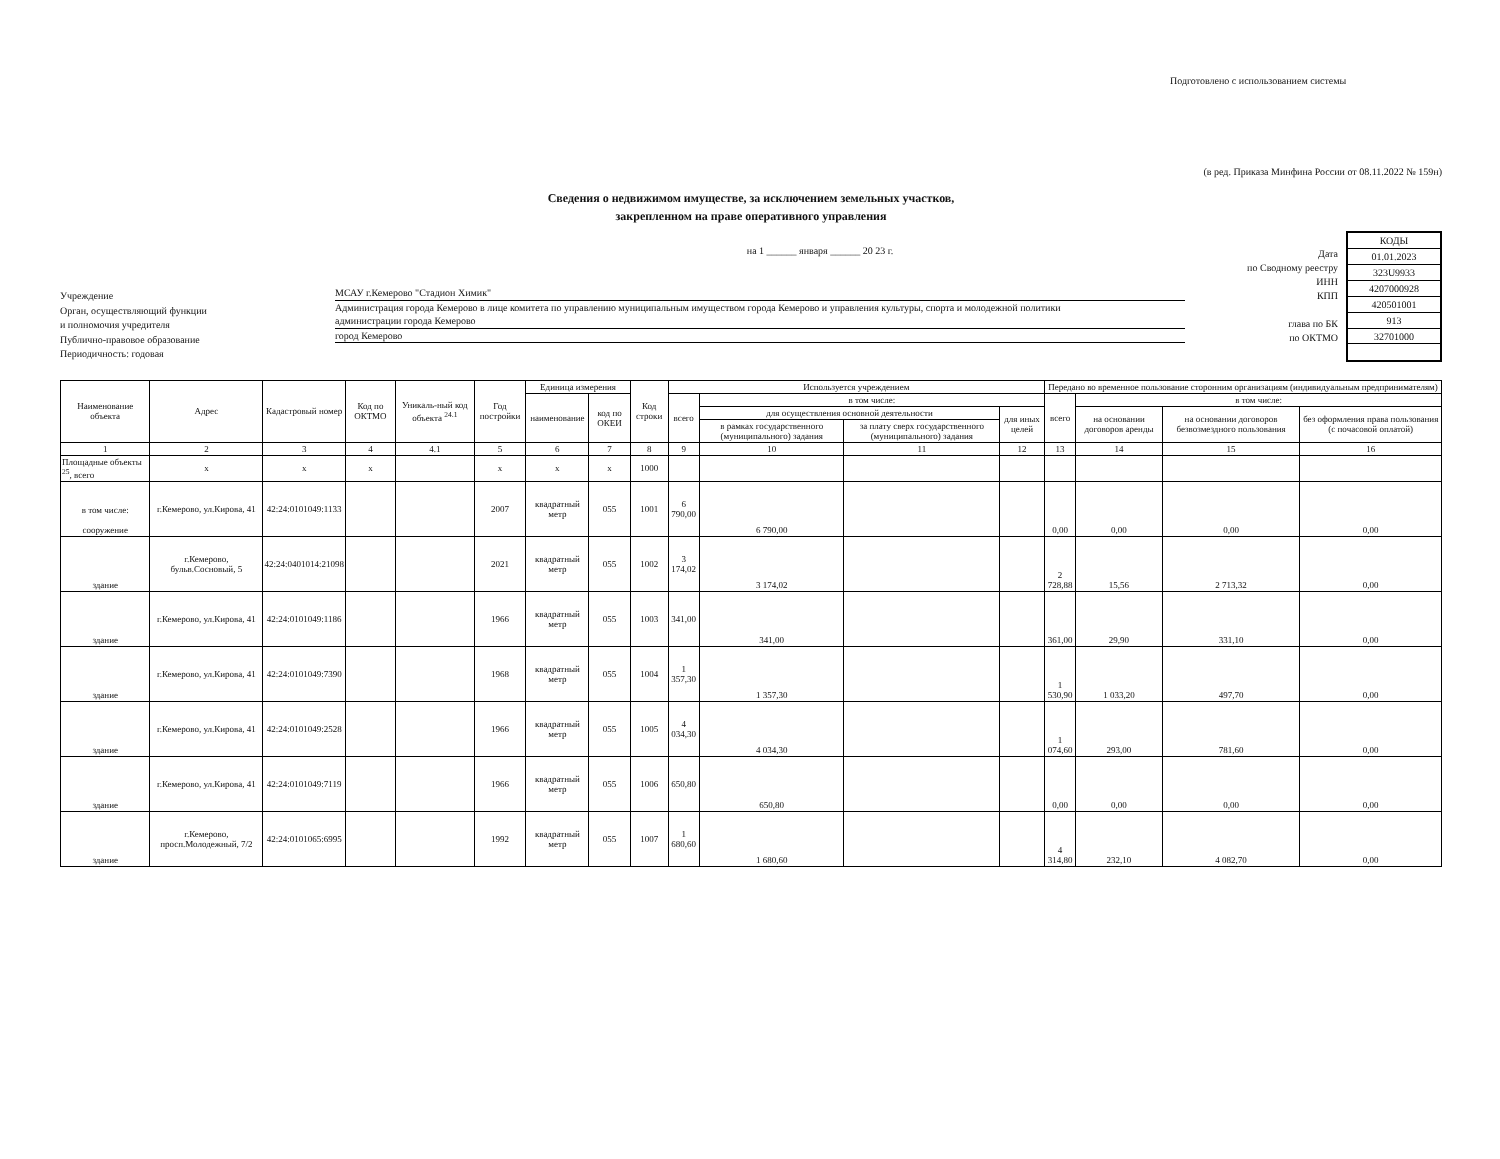Подготовлено с использованием системы
(в ред. Приказа Минфина России от 08.11.2022 № 159н)
Сведения о недвижимом имуществе, за исключением земельных участков,
закрепленном на праве оперативного управления
Учреждение
Орган, осуществляющий функции
и полномочия учредителя
Публично-правовое образование
Периодичность: годовая
на 1 ______ января ______ 20 23 г.
МСАУ г.Кемерово "Стадион Химик"
Администрация города Кемерово в лице комитета по управлению муниципальным имуществом города Кемерово и управления культуры, спорта и молодежной политики
администрации города Кемерово
город Кемерово
Дата
по Сводному реестру
ИНН
КПП
глава по БК
по ОКТМО
| КОДЫ |
| 01.01.2023 |
| 323U9933 |
| 4207000928 |
| 420501001 |
| 913 |
| 32701000 |
| Наименование объекта | Адрес | Кадастровый номер | Код по ОКТМО | Уникаль-ный код объекта <sup>24.1</sup> | Год постройки | Единица измерения | | Код строки | Используется учреждением | | | | Передано во временное пользование сторонним организациям (индивидуальным предпринимателям) | | | |
| --- | --- | --- | --- | --- | --- | --- | --- | --- | --- | --- | --- | --- | --- | --- | --- | --- |
| | | | | | | наименование | код по ОКЕИ | | всего | в том числе: | | | всего | в том числе: | | |
| | | | | | | | | | | для осуществления основной деятельности | | для иных целей | | на основании договоров аренды | на основании договоров безвозмездного пользования | без оформления права пользования (с почасовой оплатой) |
| | | | | | | | | | | в рамках государственного (муниципального) задания | за плату сверх государственного (муниципального) задания | | | | | |
| 1 | 2 | 3 | 4 | 4.1 | 5 | 6 | 7 | 8 | 9 | 10 | 11 | 12 | 13 | 14 | 15 | 16 |
| Площадные объекты <sup>25</sup>, всего | x | x | x | | x | x | x | 1000 | | | | | | | | |
| в том числе: сооружение | г.Кемерово, ул.Кирова, 41 | 42:24:0101049:1133 | | | 2007 | квадратный метр | 055 | 1001 | 6 790,00 | 6 790,00 | | | 0,00 | 0,00 | 0,00 | 0,00 |
| здание | г.Кемерово, бульв.Сосновый, 5 | 42:24:0401014:21098 | | | 2021 | квадратный метр | 055 | 1002 | 3 174,02 | 3 174,02 | | | 2 728,88 | 15,56 | 2 713,32 | 0,00 |
| здание | г.Кемерово, ул.Кирова, 41 | 42:24:0101049:1186 | | | 1966 | квадратный метр | 055 | 1003 | 341,00 | 341,00 | | | 361,00 | 29,90 | 331,10 | 0,00 |
| здание | г.Кемерово, ул.Кирова, 41 | 42:24:0101049:7390 | | | 1968 | квадратный метр | 055 | 1004 | 1 357,30 | 1 357,30 | | | 1 530,90 | 1 033,20 | 497,70 | 0,00 |
| здание | г.Кемерово, ул.Кирова, 41 | 42:24:0101049:2528 | | | 1966 | квадратный метр | 055 | 1005 | 4 034,30 | 4 034,30 | | | 1 074,60 | 293,00 | 781,60 | 0,00 |
| здание | г.Кемерово, ул.Кирова, 41 | 42:24:0101049:7119 | | | 1966 | квадратный метр | 055 | 1006 | 650,80 | 650,80 | | | 0,00 | 0,00 | 0,00 | 0,00 |
| здание | г.Кемерово, просп.Молодежный, 7/2 | 42:24:0101065:6995 | | | 1992 | квадратный метр | 055 | 1007 | 1 680,60 | 1 680,60 | | | 4 314,80 | 232,10 | 4 082,70 | 0,00 |